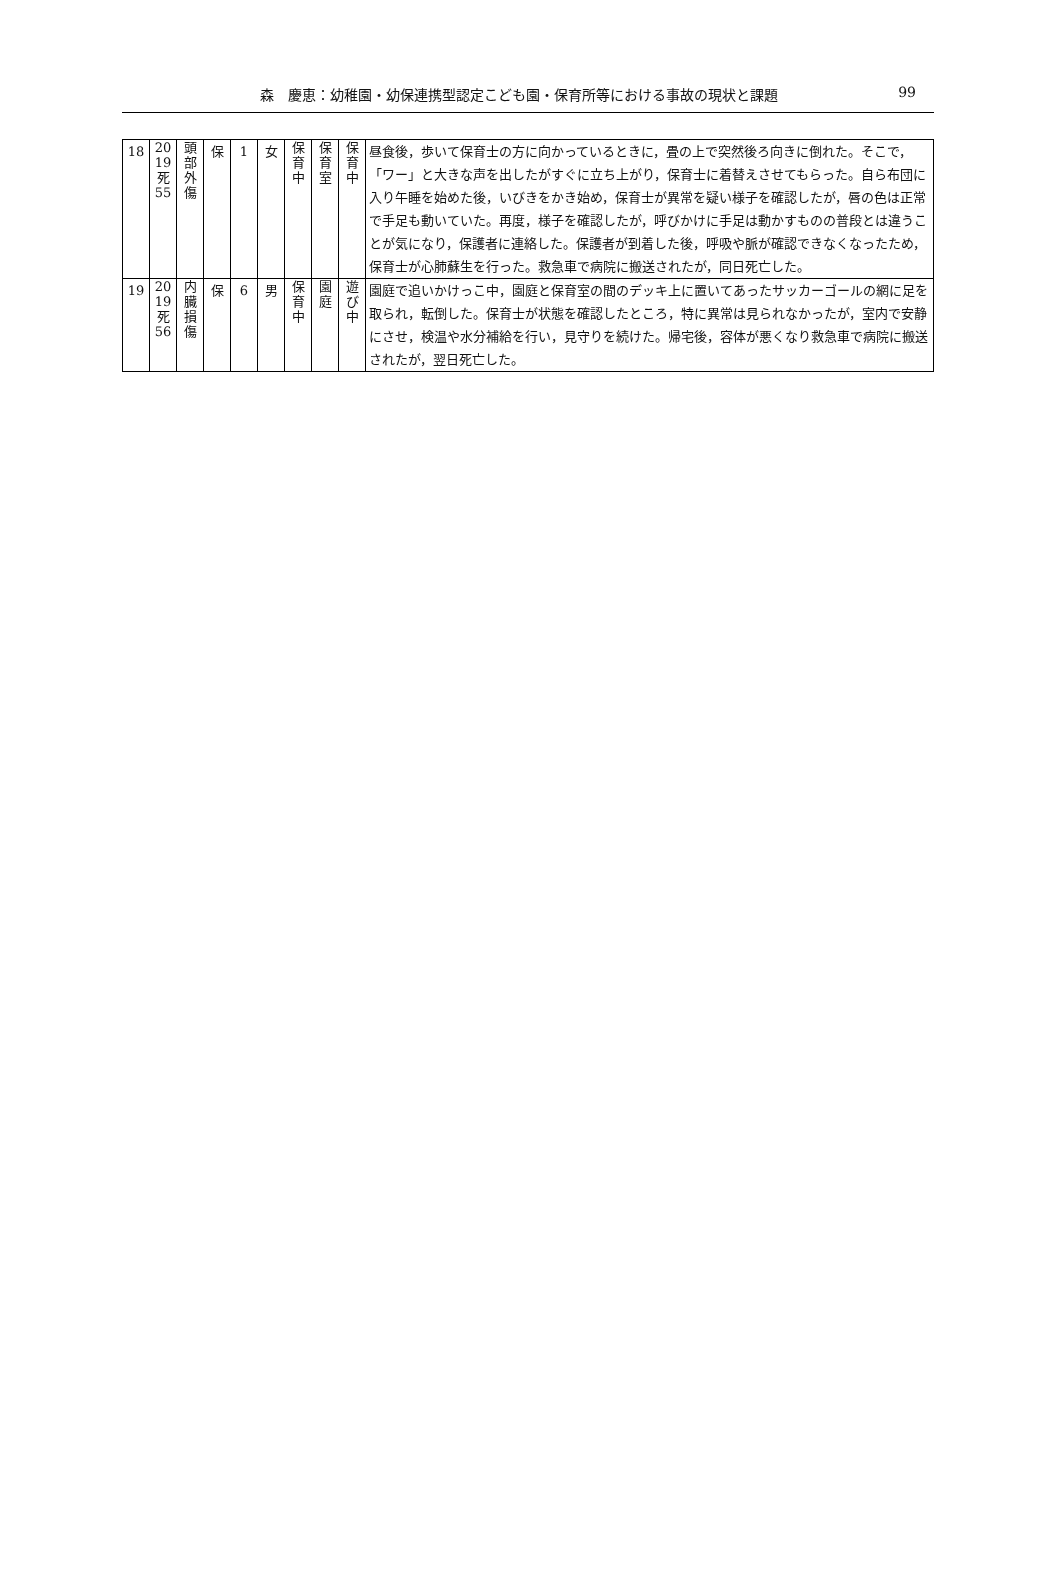森　慶恵：幼稚園・幼保連携型認定こども園・保育所等における事故の現状と課題 99
| 18 | 20 19 死 55 | 頭 部 外 傷 | 保 | 1 | 女 | 保 育 中 | 保 育 室 | 保 育 中 | 昼食後，歩いて保育士の方に向かっているときに，畳の上で突然後ろ向きに倒れた。そこで，「ワー」と大きな声を出したがすぐに立ち上がり，保育士に着替えさせてもらった。自ら布団に入り午睡を始めた後，いびきをかき始め，保育士が異常を疑い様子を確認したが，唇の色は正常で手足も動いていた。再度，様子を確認したが，呼びかけに手足は動かすものの普段とは違うことが気になり，保護者に連絡した。保護者が到着した後，呼吸や脈が確認できなくなったため，保育士が心肺蘇生を行った。救急車で病院に搬送されたが，同日死亡した。 |
| 19 | 20 19 死 56 | 内 臓 損 傷 | 保 | 6 | 男 | 保 育 中 | 園 庭 | 遊 び 中 | 園庭で追いかけっこ中，園庭と保育室の間のデッキ上に置いてあったサッカーゴールの網に足を取られ，転倒した。保育士が状態を確認したところ，特に異常は見られなかったが，室内で安静にさせ，検温や水分補給を行い，見守りを続けた。帰宅後，容体が悪くなり救急車で病院に搬送されたが，翌日死亡した。 |